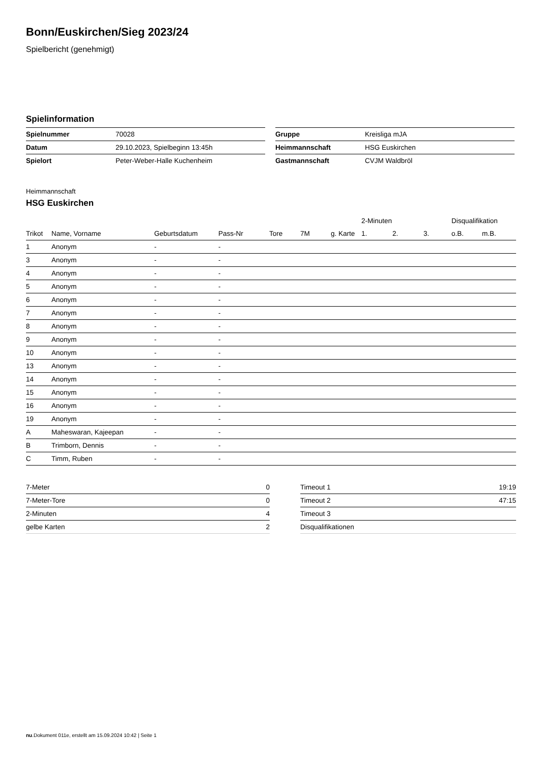Bonn/Euskirchen/Sieg 2023/24
Spielbericht (genehmigt)
Spielinformation
| Spielnummer | 70028 |
| Datum | 29.10.2023, Spielbeginn 13:45h |
| Spielort | Peter-Weber-Halle Kuchenheim |
| Gruppe | Kreisliga mJA |
| Heimmannschaft | HSG Euskirchen |
| Gastmannschaft | CVJM Waldbröl |
Heimmannschaft
HSG Euskirchen
| | | | | | | | 2-Minuten | | | Disqualifikation | |
| --- | --- | --- | --- | --- | --- | --- | --- | --- | --- | --- | --- |
| Trikot | Name, Vorname | Geburtsdatum | Pass-Nr | Tore | 7M | g. Karte | 1. | 2. | 3. | o.B. | m.B. |
| 1 | Anonym | - | - | | | | | | | | |
| 3 | Anonym | - | - | | | | | | | | |
| 4 | Anonym | - | - | | | | | | | | |
| 5 | Anonym | - | - | | | | | | | | |
| 6 | Anonym | - | - | | | | | | | | |
| 7 | Anonym | - | - | | | | | | | | |
| 8 | Anonym | - | - | | | | | | | | |
| 9 | Anonym | - | - | | | | | | | | |
| 10 | Anonym | - | - | | | | | | | | |
| 13 | Anonym | - | - | | | | | | | | |
| 14 | Anonym | - | - | | | | | | | | |
| 15 | Anonym | - | - | | | | | | | | |
| 16 | Anonym | - | - | | | | | | | | |
| 19 | Anonym | - | - | | | | | | | | |
| A | Maheswaran, Kajeepan | - | - | | | | | | | | |
| B | Trimborn, Dennis | - | - | | | | | | | | |
| C | Timm, Ruben | - | - | | | | | | | | |
| 7-Meter | 0 |
| 7-Meter-Tore | 0 |
| 2-Minuten | 4 |
| gelbe Karten | 2 |
| Timeout 1 | 19:19 |
| Timeout 2 | 47:15 |
| Timeout 3 | |
| Disqualifikationen | |
nu.Dokument 011e, erstellt am 15.09.2024 10:42 | Seite 1